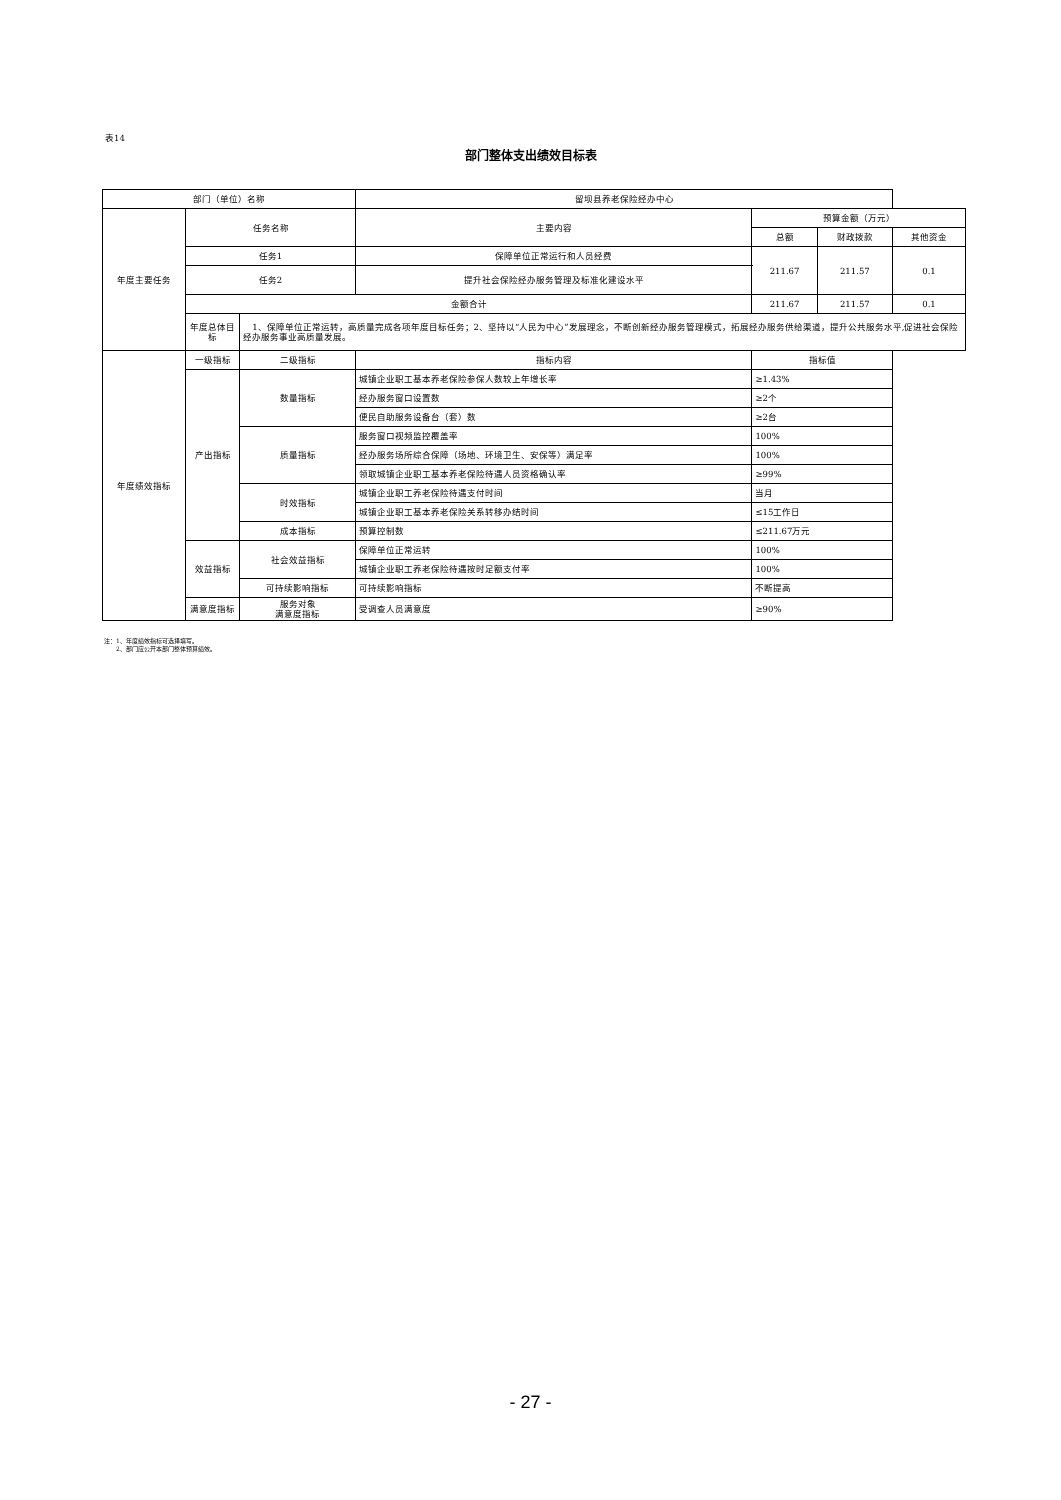表14
部门整体支出绩效目标表
| 部门（单位）名称 | | | 留坝县养老保险经办中心 | | | |
| 年度主要任务 | 任务名称 | | 主要内容 | 预算金额（万元） | | |
| | | | | 总额 | 财政拨款 | 其他资金 |
| | 任务1 | | 保障单位正常运行和人员经费 | 211.67 | 211.57 | 0.1 |
| | 任务2 | | 提升社会保险经办服务管理及标准化建设水平 | | | |
| | 金额合计 | | | 211.67 | 211.57 | 0.1 |
| | 年度总体目标 | 1、保障单位正常运转，高质量完成各项年度目标任务；2、坚持以“人民为中心”发展理念，不断创新经办服务管理模式，拓展经办服务供给渠道，提升公共服务水平,促进社会保险经办服务事业高质量发展。 | | | | |
| 年度绩效指标 | 一级指标 | 二级指标 | 指标内容 | 指标值 | | |
| | 产出指标 | 数量指标 | 城镇企业职工基本养老保险参保人数较上年增长率 | ≥1.43% | | |
| | | | 经办服务窗口设置数 | ≥2个 | | |
| | | | 便民自助服务设备台（套）数 | ≥2台 | | |
| | | 质量指标 | 服务窗口视频监控覆盖率 | 100% | | |
| | | | 经办服务场所综合保障（场地、环境卫生、安保等）满足率 | 100% | | |
| | | | 领取城镇企业职工基本养老保险待遇人员资格确认率 | ≥99% | | |
| | | 时效指标 | 城镇企业职工养老保险待遇支付时间 | 当月 | | |
| | | | 城镇企业职工基本养老保险关系转移办结时间 | ≤15工作日 | | |
| | | 成本指标 | 预算控制数 | ≤211.67万元 | | |
| | 效益指标 | 社会效益指标 | 保障单位正常运转 | 100% | | |
| | | | 城镇企业职工养老保险待遇按时足额支付率 | 100% | | |
| | | 可持续影响指标 | 可持续影响指标 | 不断提高 | | |
| | 满意度指标 | 服务对象 满意度指标 | 受调查人员满意度 | ≥90% | | |
注：1、年度绩效指标可选择填写。
　　2、部门应公开本部门整体预算绩效。
- 27 -